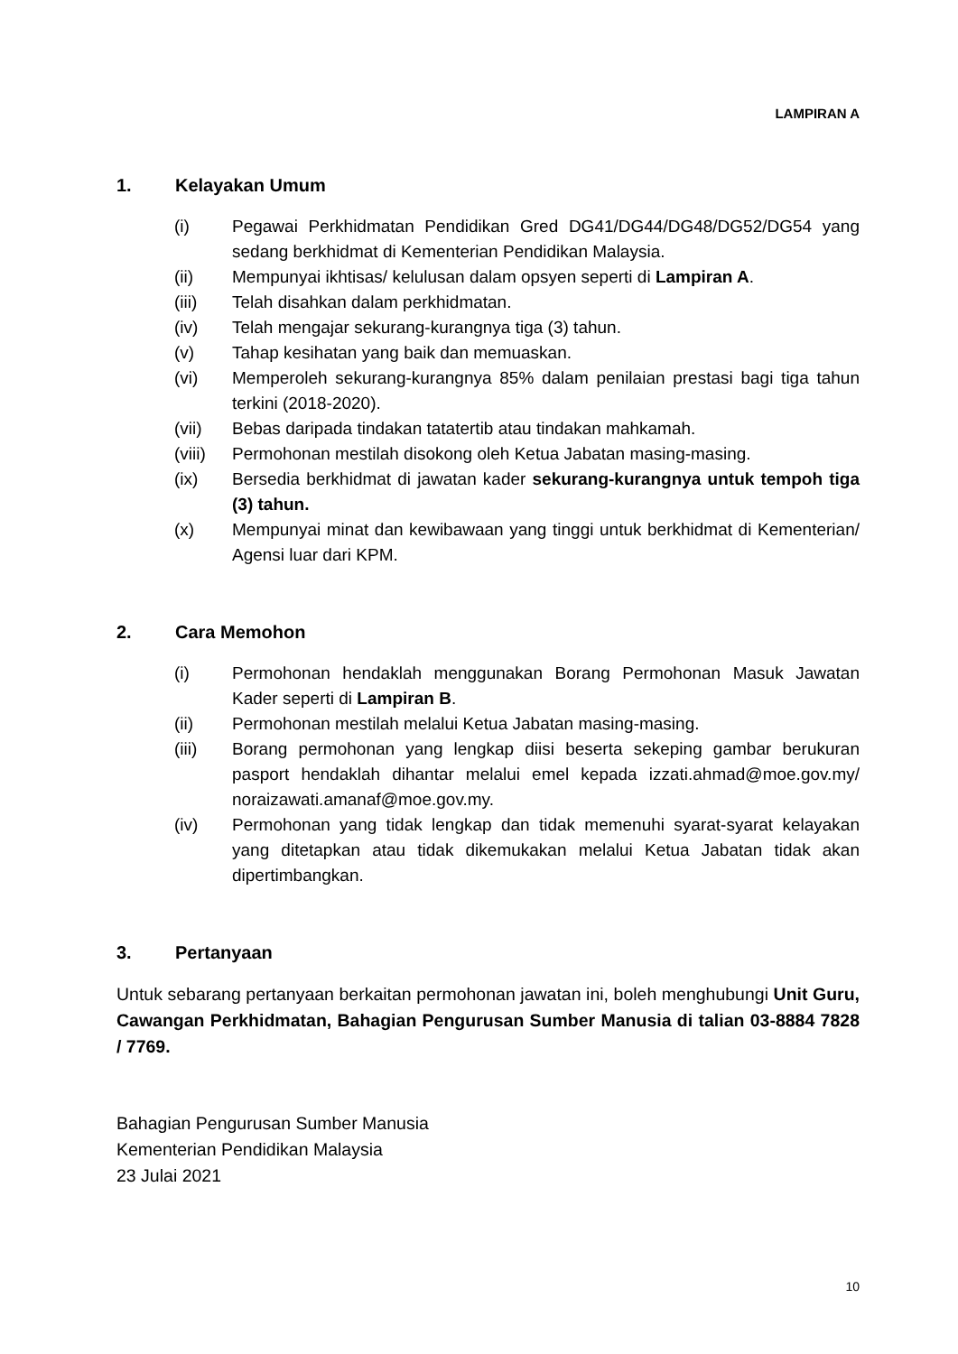LAMPIRAN A
1. Kelayakan Umum
(i) Pegawai Perkhidmatan Pendidikan Gred DG41/DG44/DG48/DG52/DG54 yang sedang berkhidmat di Kementerian Pendidikan Malaysia.
(ii) Mempunyai ikhtisas/ kelulusan dalam opsyen seperti di Lampiran A.
(iii) Telah disahkan dalam perkhidmatan.
(iv) Telah mengajar sekurang-kurangnya tiga (3) tahun.
(v) Tahap kesihatan yang baik dan memuaskan.
(vi) Memperoleh sekurang-kurangnya 85% dalam penilaian prestasi bagi tiga tahun terkini (2018-2020).
(vii) Bebas daripada tindakan tatatertib atau tindakan mahkamah.
(viii) Permohonan mestilah disokong oleh Ketua Jabatan masing-masing.
(ix) Bersedia berkhidmat di jawatan kader sekurang-kurangnya untuk tempoh tiga (3) tahun.
(x) Mempunyai minat dan kewibawaan yang tinggi untuk berkhidmat di Kementerian/ Agensi luar dari KPM.
2. Cara Memohon
(i) Permohonan hendaklah menggunakan Borang Permohonan Masuk Jawatan Kader seperti di Lampiran B.
(ii) Permohonan mestilah melalui Ketua Jabatan masing-masing.
(iii) Borang permohonan yang lengkap diisi beserta sekeping gambar berukuran pasport hendaklah dihantar melalui emel kepada izzati.ahmad@moe.gov.my/ noraizawati.amanaf@moe.gov.my.
(iv) Permohonan yang tidak lengkap dan tidak memenuhi syarat-syarat kelayakan yang ditetapkan atau tidak dikemukakan melalui Ketua Jabatan tidak akan dipertimbangkan.
3. Pertanyaan
Untuk sebarang pertanyaan berkaitan permohonan jawatan ini, boleh menghubungi Unit Guru, Cawangan Perkhidmatan, Bahagian Pengurusan Sumber Manusia di talian 03-8884 7828 / 7769.
Bahagian Pengurusan Sumber Manusia
Kementerian Pendidikan Malaysia
23 Julai 2021
10